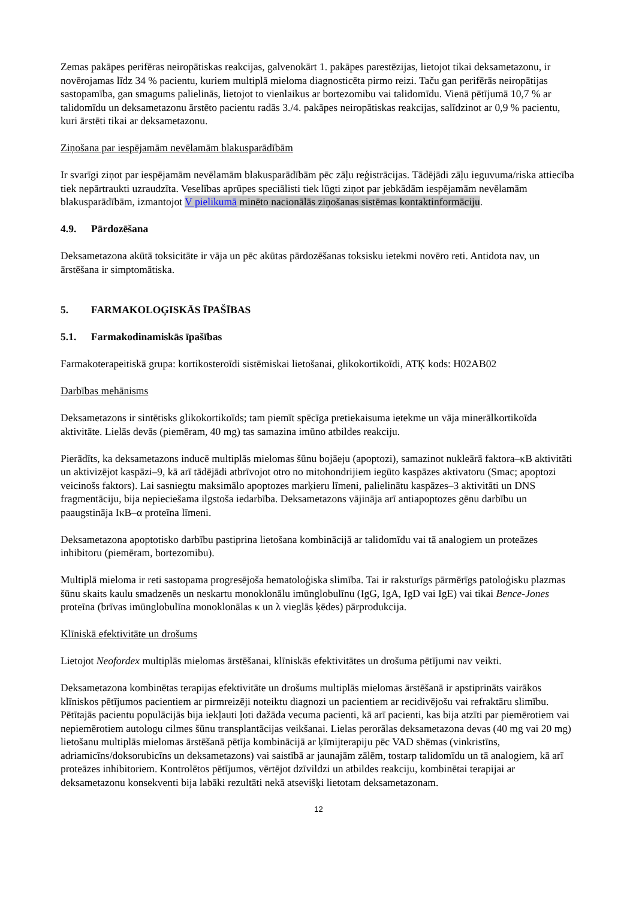Zemas pakāpes perifēras neiropātiskas reakcijas, galvenokārt 1. pakāpes parestēzijas, lietojot tikai deksametazonu, ir novērojamas līdz 34 % pacientu, kuriem multiplā mieloma diagnosticēta pirmo reizi. Taču gan perifērās neiropātijas sastopamība, gan smagums palielinās, lietojot to vienlaikus ar bortezomibu vai talidomīdu. Vienā pētījumā 10,7 % ar talidomīdu un deksametazonu ārstēto pacientu radās 3./4. pakāpes neiropātiskas reakcijas, salīdzinot ar 0,9 % pacientu, kuri ārstēti tikai ar deksametazonu.
Ziņošana par iespējamām nevēlamām blakusparādībām
Ir svarīgi ziņot par iespējamām nevēlamām blakusparādībām pēc zāļu reģistrācijas. Tādējādi zāļu ieguvuma/riska attiecība tiek nepārtraukti uzraudzīta. Veselības aprūpes speciālisti tiek lūgti ziņot par jebkādām iespējamām nevēlamām blakusparādībām, izmantojot V pielikumā minēto nacionālās ziņošanas sistēmas kontaktinformāciju.
4.9. Pārdozēšana
Deksametazona akūtā toksicitāte ir vāja un pēc akūtas pārdozēšanas toksisku ietekmi novēro reti. Antidota nav, un ārstēšana ir simptomātiska.
5. FARMAKOLOĢISKĀS ĪPAŠĪBAS
5.1. Farmakodinamiskās īpašības
Farmakoterapeitiskā grupa: kortikosteroīdi sistēmiskai lietošanai, glikokortikoīdi, ATĶ kods: H02AB02
Darbības mehānisms
Deksametazons ir sintētisks glikokortikoīds; tam piemīt spēcīga pretiekaisuma ietekme un vāja minerālkortikoīda aktivitāte. Lielās devās (piemēram, 40 mg) tas samazina imūno atbildes reakciju.
Pierādīts, ka deksametazons inducē multiplās mielomas šūnu bojāeju (apoptozi), samazinot nukleārā faktora–κB aktivitāti un aktivizējot kaspāzi–9, kā arī tādējādi atbrīvojot otro no mitohondrijiem iegūto kaspāzes aktivatoru (Smac; apoptozi veicinošs faktors). Lai sasniegtu maksimālo apoptozes marķieru līmeni, palielinātu kaspāzes–3 aktivitāti un DNS fragmentāciju, bija nepieciešama ilgstoša iedarbība. Deksametazons vājināja arī antiapoptozes gēnu darbību un paaugstināja IκB–α proteīna līmeni.
Deksametazona apoptotisko darbību pastiprina lietošana kombinācijā ar talidomīdu vai tā analogiem un proteāzes inhibitoru (piemēram, bortezomibu).
Multiplā mieloma ir reti sastopama progresējoša hematoloģiska slimība. Tai ir raksturīgs pārmērīgs patoloģisku plazmas šūnu skaits kaulu smadzenēs un neskartu monoklonālu imūnglobulīnu (IgG, IgA, IgD vai IgE) vai tikai Bence-Jones proteīna (brīvas imūnglobulīna monoklonālas κ un λ vieglās ķēdes) pārprodukcija.
Klīniskā efektivitāte un drošums
Lietojot Neofordex multiplās mielomas ārstēšanai, klīniskās efektivitātes un drošuma pētījumi nav veikti.
Deksametazona kombinētas terapijas efektivitāte un drošums multiplās mielomas ārstēšanā ir apstiprināts vairākos klīniskos pētījumos pacientiem ar pirmreizēji noteiktu diagnozi un pacientiem ar recidivējošu vai refraktāru slimību. Pētītajās pacientu populācijās bija iekļauti ļoti dažāda vecuma pacienti, kā arī pacienti, kas bija atzīti par piemērotiem vai nepiemērotiem autologu cilmes šūnu transplantācijas veikšanai. Lielas perorālas deksametazona devas (40 mg vai 20 mg) lietošanu multiplās mielomas ārstēšanā pētīja kombinācijā ar ķīmijterapiju pēc VAD shēmas (vinkristīns, adriamicīns/doksorubicīns un deksametazons) vai saistībā ar jaunajām zālēm, tostarp talidomīdu un tā analogiem, kā arī proteāzes inhibitoriem. Kontrolētos pētījumos, vērtējot dzīvildzi un atbildes reakciju, kombinētai terapijai ar deksametazonu konsekventi bija labāki rezultāti nekā atsevišķi lietotam deksametazonam.
12